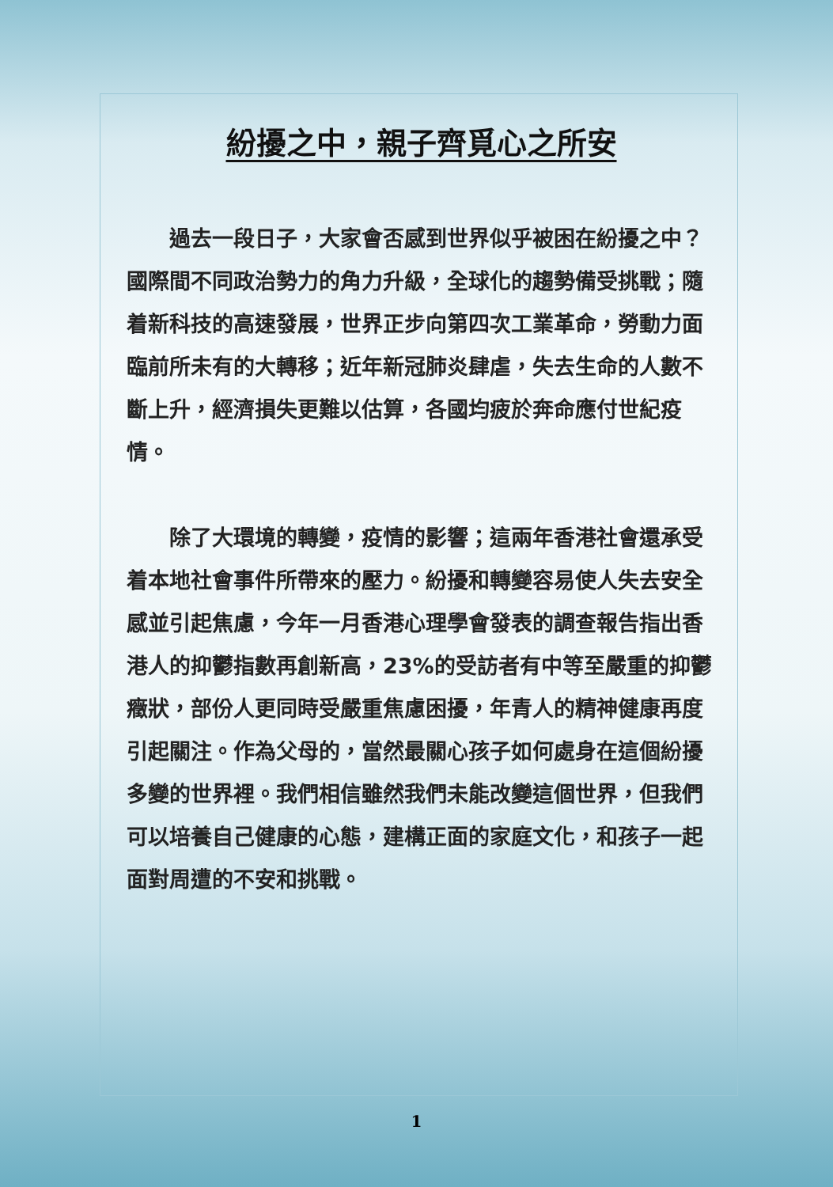紛擾之中，親子齊覓心之所安
過去一段日子，大家會否感到世界似乎被困在紛擾之中？國際間不同政治勢力的角力升級，全球化的趨勢備受挑戰；隨着新科技的高速發展，世界正步向第四次工業革命，勞動力面臨前所未有的大轉移；近年新冠肺炎肆虐，失去生命的人數不斷上升，經濟損失更難以估算，各國均疲於奔命應付世紀疫情。
除了大環境的轉變，疫情的影響；這兩年香港社會還承受着本地社會事件所帶來的壓力。紛擾和轉變容易使人失去安全感並引起焦慮，今年一月香港心理學會發表的調查報告指出香港人的抑鬱指數再創新高，23%的受訪者有中等至嚴重的抑鬱癥狀，部份人更同時受嚴重焦慮困擾，年青人的精神健康再度引起關注。作為父母的，當然最關心孩子如何處身在這個紛擾多變的世界裡。我們相信雖然我們未能改變這個世界，但我們可以培養自己健康的心態，建構正面的家庭文化，和孩子一起面對周遭的不安和挑戰。
1